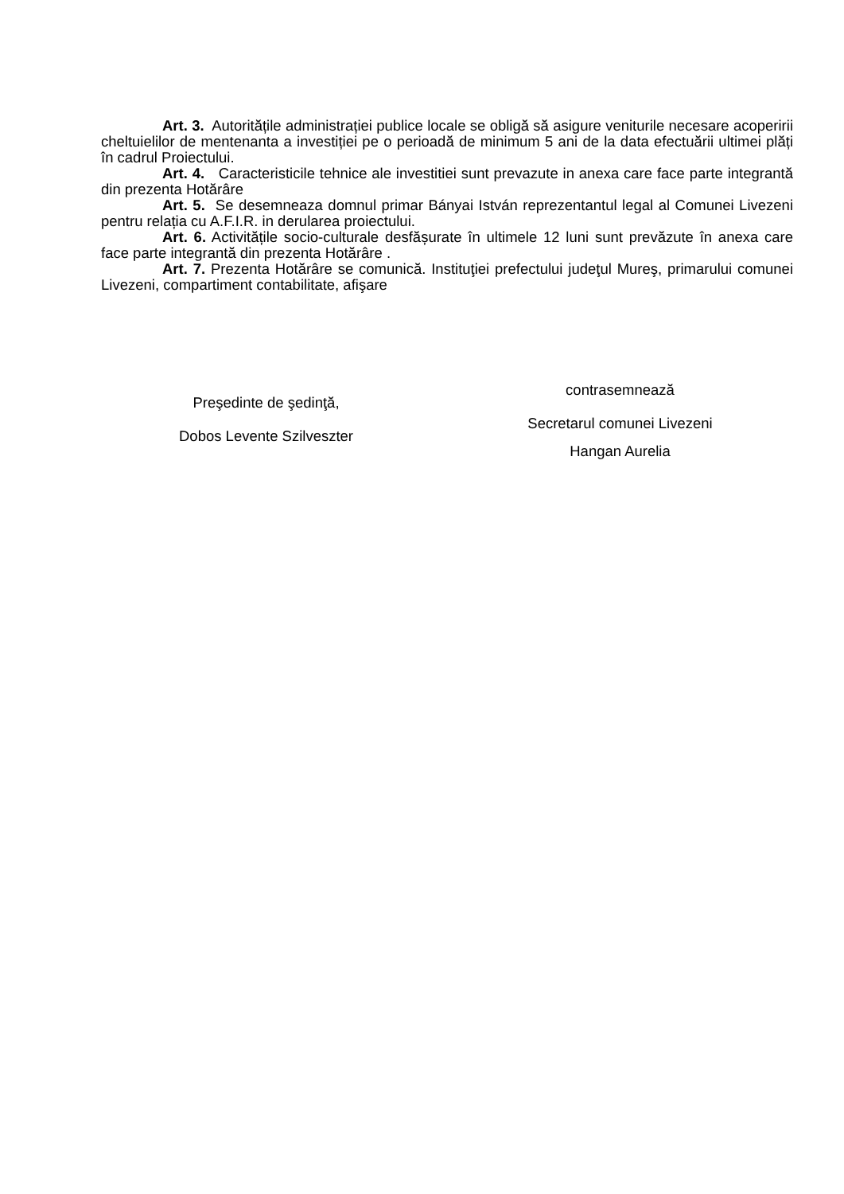Art. 3. Autoritățile administrației publice locale se obligă să asigure veniturile necesare acoperirii cheltuielilor de mentenanta a investiției pe o perioadă de minimum 5 ani de la data efectuării ultimei plăți în cadrul Proiectului.
Art. 4. Caracteristicile tehnice ale investitiei sunt prevazute in anexa care face parte integrantă din prezenta Hotărâre
Art. 5. Se desemneaza domnul primar Bányai István reprezentantul legal al Comunei Livezeni pentru relația cu A.F.I.R. in derularea proiectului.
Art. 6. Activitățile socio-culturale desfășurate în ultimele 12 luni sunt prevăzute în anexa care face parte integrantă din prezenta Hotărâre .
Art. 7. Prezenta Hotărâre se comunică. Instituţiei prefectului judeţul Mureş, primarului comunei Livezeni, compartiment contabilitate, afişare
Preşedinte de şedinţă,
Dobos Levente Szilveszter
contrasemnează
Secretarul comunei Livezeni
Hangan Aurelia